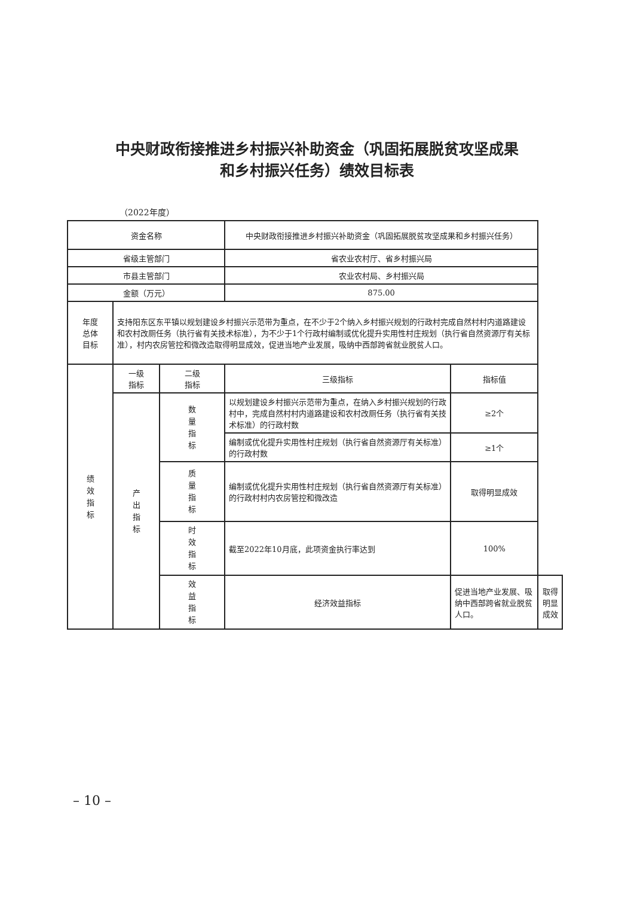中央财政衔接推进乡村振兴补助资金（巩固拓展脱贫攻坚成果
和乡村振兴任务）绩效目标表
（2022年度）
| 资金名称 | | | 中央财政衔接推进乡村振兴补助资金（巩固拓展脱贫攻坚成果和乡村振兴任务） | | |
| 省级主管部门 | | | 省农业农村厅、省乡村振兴局 | | |
| 市县主管部门 | | | 农业农村局、乡村振兴局 | | |
| 金额（万元） | | | 875.00 | | |
| 年度 总体 目标 | 支持阳东区东平镇以规划建设乡村振兴示范带为重点，在不少于2个纳入乡村振兴规划的行政村完成自然村村内道路建设和农村改厕任务（执行省有关技术标准），为不少于1个行政村编制或优化提升实用性村庄规划（执行省自然资源厅有关标准），村内农房管控和微改造取得明显成效，促进当地产业发展，吸纳中西部跨省就业脱贫人口。 | | | | |
| 绩效指标 | 一级 指标 | 二级 指标 | 三级指标 | 指标值 | |
| | 产出指标 | 数量指标 | 以规划建设乡村振兴示范带为重点，在纳入乡村振兴规划的行政村中，完成自然村村内道路建设和农村改厕任务（执行省有关技术标准）的行政村数 | ≥2个 | |
| | | | 编制或优化提升实用性村庄规划（执行省自然资源厅有关标准）的行政村数 | ≥1个 | |
| | | 质量指标 | 编制或优化提升实用性村庄规划（执行省自然资源厅有关标准）的行政村村内农房管控和微改造 | 取得明显成效 | |
| | | 时效指标 | 截至2022年10月底，此项资金执行率达到 | 100% | |
| | | 效益指标 | 经济效益指标 | 促进当地产业发展、吸纳中西部跨省就业脱贫人口。 | 取得明显成效 |
– 10 –